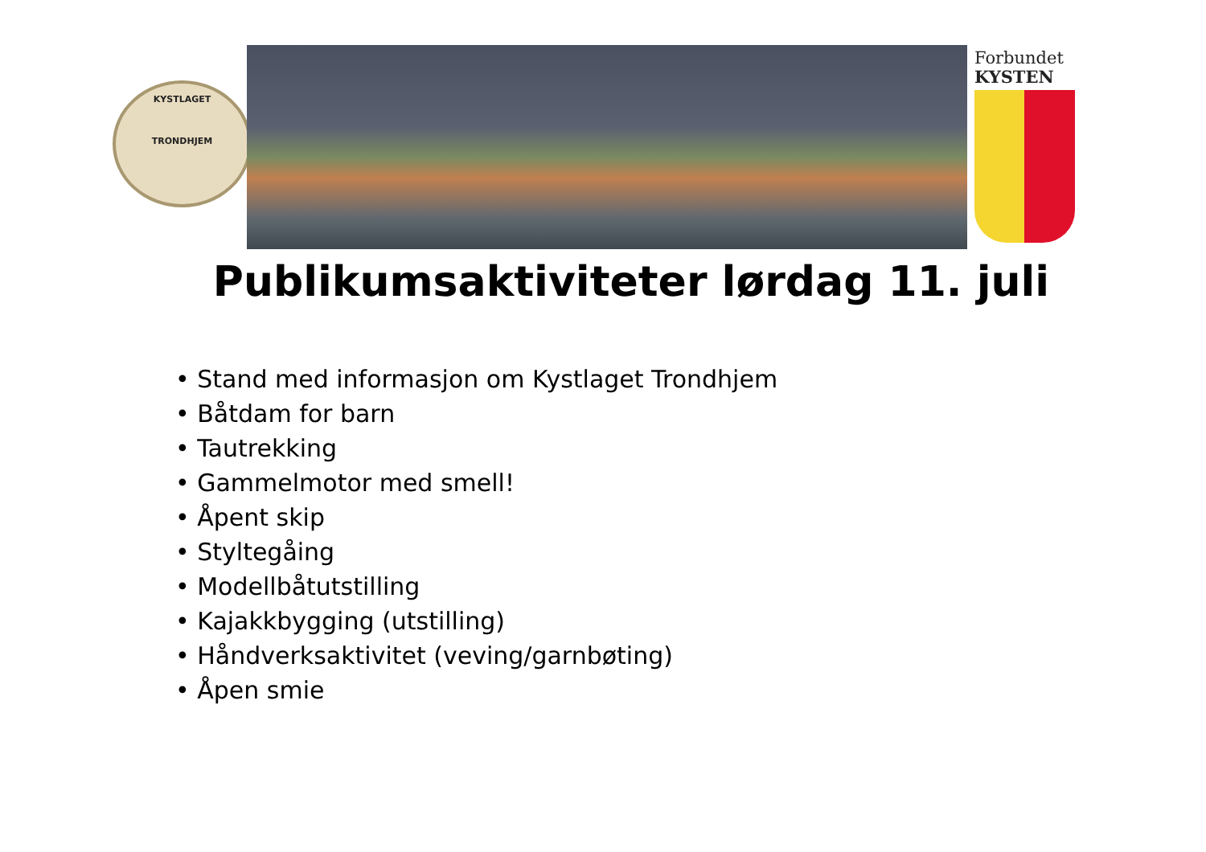KYSTLAGET
TRONDHJEM
Forbundet
KYSTEN
Publikumsaktiviteter lørdag 11. juli
• Stand med informasjon om Kystlaget Trondhjem
• Båtdam for barn
• Tautrekking
• Gammelmotor med smell!
• Åpent skip
• Styltegåing
• Modellbåtutstilling
• Kajakkbygging (utstilling)
• Håndverksaktivitet (veving/garnbøting)
• Åpen smie